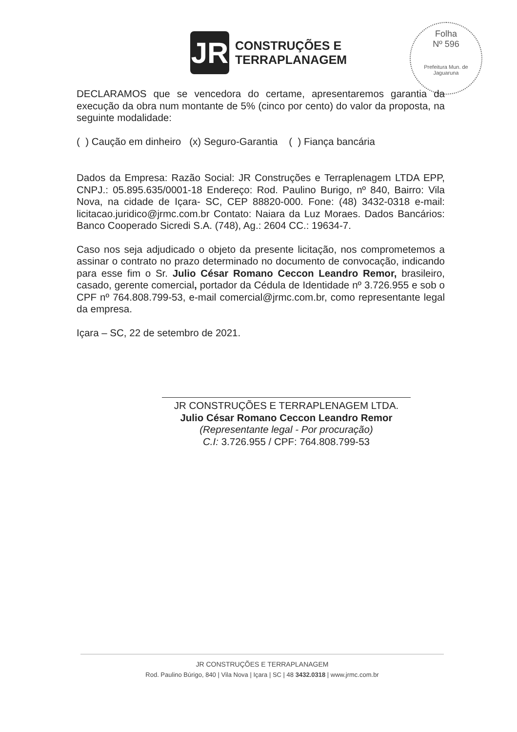JR
CONSTRUÇÕES E
TERRAPLANAGEM
Folha
Nº 596
Prefeitura Mun. de Jaguaruna
DECLARAMOS que se vencedora do certame, apresentaremos garantia da execução da obra num montante de 5% (cinco por cento) do valor da proposta, na seguinte modalidade:
( ) Caução em dinheiro (x) Seguro-Garantia ( ) Fiança bancária
Dados da Empresa: Razão Social: JR Construções e Terraplenagem LTDA EPP, CNPJ.: 05.895.635/0001-18 Endereço: Rod. Paulino Burigo, nº 840, Bairro: Vila Nova, na cidade de Içara- SC, CEP 88820-000. Fone: (48) 3432-0318 e-mail: licitacao.juridico@jrmc.com.br Contato: Naiara da Luz Moraes. Dados Bancários: Banco Cooperado Sicredi S.A. (748), Ag.: 2604 CC.: 19634-7.
Caso nos seja adjudicado o objeto da presente licitação, nos comprometemos a assinar o contrato no prazo determinado no documento de convocação, indicando para esse fim o Sr. Julio César Romano Ceccon Leandro Remor, brasileiro, casado, gerente comercial, portador da Cédula de Identidade nº 3.726.955 e sob o CPF nº 764.808.799-53, e-mail comercial@jrmc.com.br, como representante legal da empresa.
Içara – SC, 22 de setembro de 2021.
JR CONSTRUÇÕES E TERRAPLENAGEM LTDA.
Julio César Romano Ceccon Leandro Remor
(Representante legal - Por procuração)
C.I: 3.726.955 / CPF: 764.808.799-53
JR CONSTRUÇÕES E TERRAPLANAGEM
Rod. Paulino Búrigo, 840 | Vila Nova | Içara | SC | 48 3432.0318 | www.jrmc.com.br